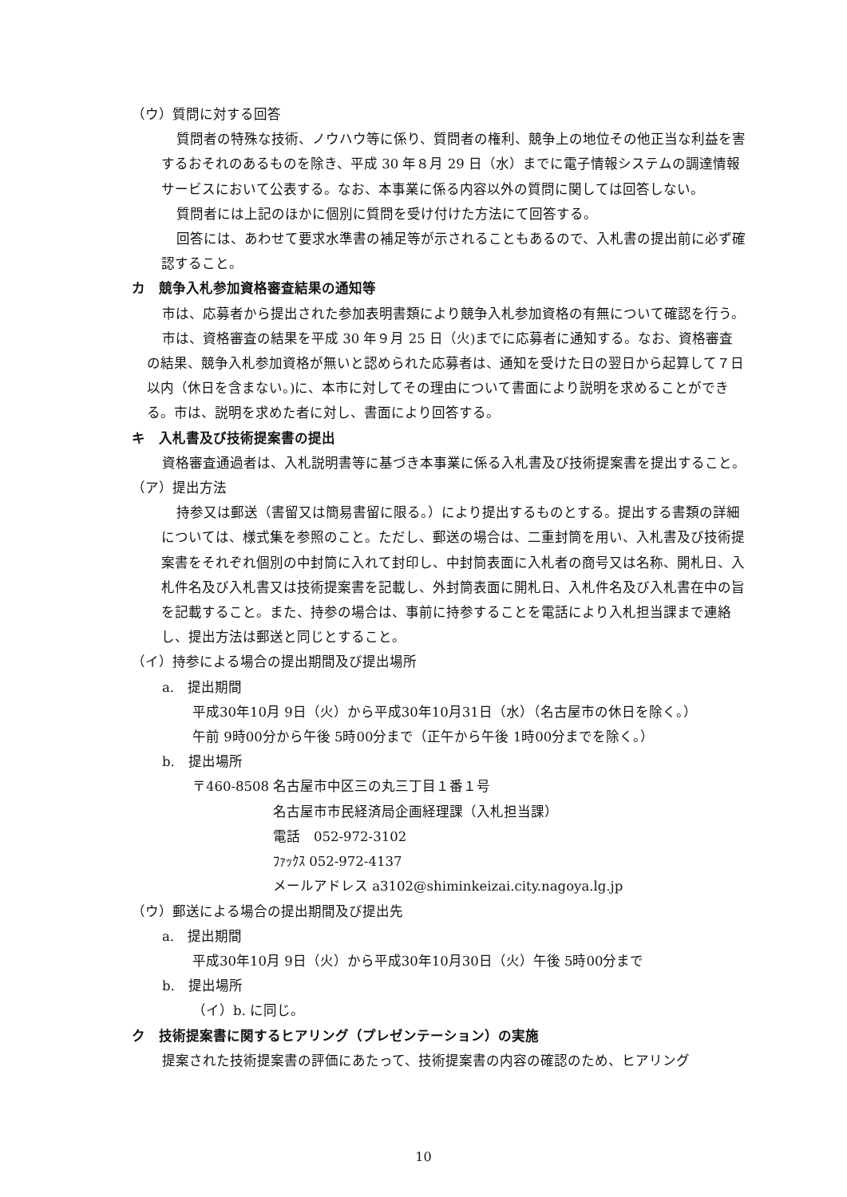（ウ）質問に対する回答
質問者の特殊な技術、ノウハウ等に係り、質問者の権利、競争上の地位その他正当な利益を害するおそれのあるものを除き、平成 30 年８月 29 日（水）までに電子情報システムの調達情報サービスにおいて公表する。なお、本事業に係る内容以外の質問に関しては回答しない。
質問者には上記のほかに個別に質問を受け付けた方法にて回答する。
回答には、あわせて要求水準書の補足等が示されることもあるので、入札書の提出前に必ず確認すること。
カ　競争入札参加資格審査結果の通知等
市は、応募者から提出された参加表明書類により競争入札参加資格の有無について確認を行う。
市は、資格審査の結果を平成 30 年９月 25 日（火)までに応募者に通知する。なお、資格審査の結果、競争入札参加資格が無いと認められた応募者は、通知を受けた日の翌日から起算して７日以内（休日を含まない。)に、本市に対してその理由について書面により説明を求めることができる。市は、説明を求めた者に対し、書面により回答する。
キ　入札書及び技術提案書の提出
資格審査通過者は、入札説明書等に基づき本事業に係る入札書及び技術提案書を提出すること。
（ア）提出方法
持参又は郵送（書留又は簡易書留に限る。）により提出するものとする。提出する書類の詳細については、様式集を参照のこと。ただし、郵送の場合は、二重封筒を用い、入札書及び技術提案書をそれぞれ個別の中封筒に入れて封印し、中封筒表面に入札者の商号又は名称、開札日、入札件名及び入札書又は技術提案書を記載し、外封筒表面に開札日、入札件名及び入札書在中の旨を記載すること。また、持参の場合は、事前に持参することを電話により入札担当課まで連絡し、提出方法は郵送と同じとすること。
（イ）持参による場合の提出期間及び提出場所
a.　提出期間
平成30年10月 9日（火）から平成30年10月31日（水）（名古屋市の休日を除く。）
午前 9時00分から午後 5時00分まで（正午から午後 1時00分までを除く。）
b.　提出場所
〒460-8508 名古屋市中区三の丸三丁目１番１号
名古屋市市民経済局企画経理課（入札担当課）
電話　052-972-3102
ﾌｧｯｸｽ 052-972-4137
メールアドレス a3102@shiminkeizai.city.nagoya.lg.jp
（ウ）郵送による場合の提出期間及び提出先
a.　提出期間
平成30年10月 9日（火）から平成30年10月30日（火）午後 5時00分まで
b.　提出場所
（イ）b. に同じ。
ク　技術提案書に関するヒアリング（プレゼンテーション）の実施
提案された技術提案書の評価にあたって、技術提案書の内容の確認のため、ヒアリング
10